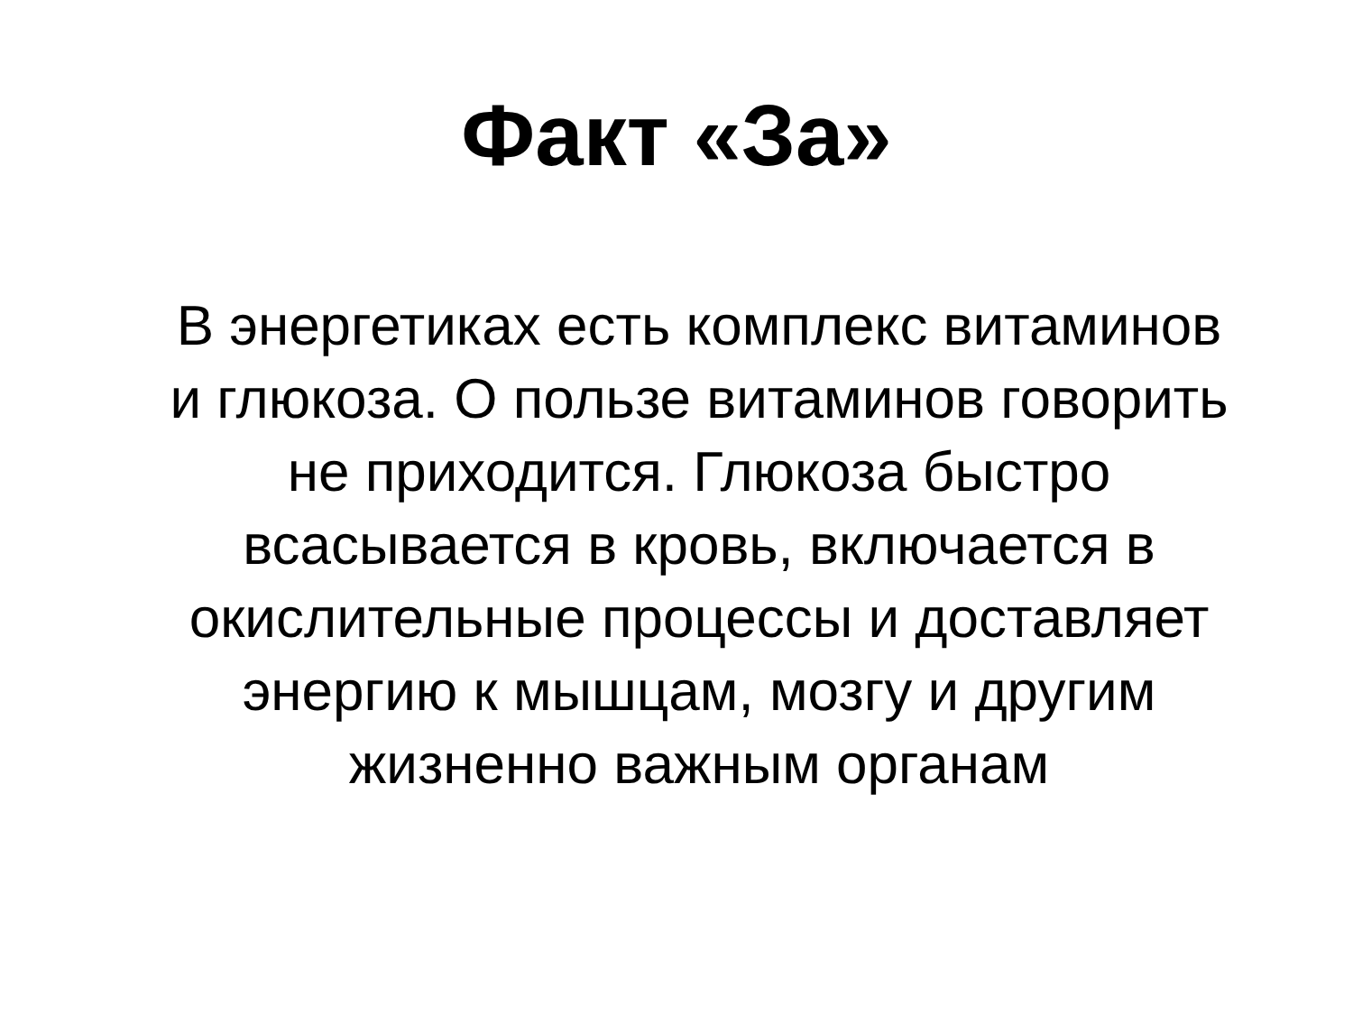Факт «За»
В энергетиках есть комплекс витаминов
и глюкоза. О пользе витаминов говорить
не приходится. Глюкоза быстро
всасывается в кровь, включается в
окислительные процессы и доставляет
энергию к мышцам, мозгу и другим
жизненно важным органам